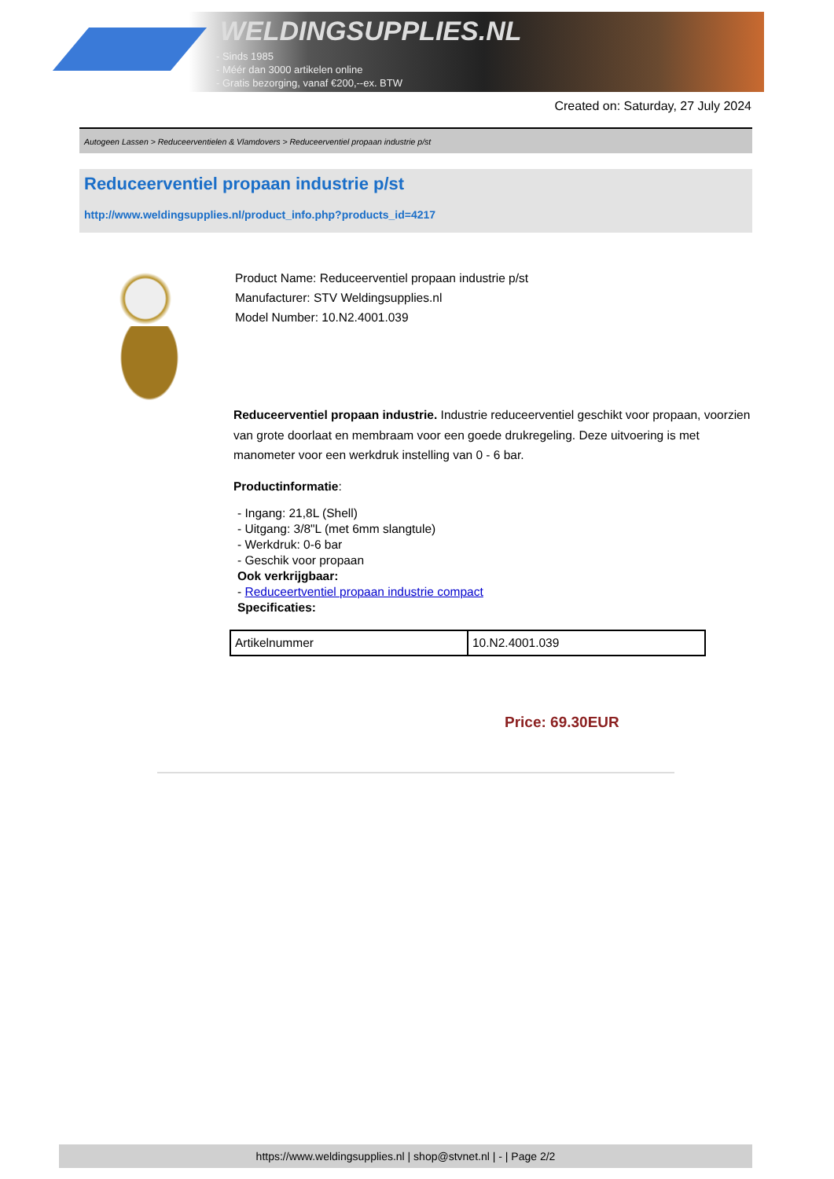WELDINGSUPPLIES.NL
- Sinds 1985
- Méér dan 3000 artikelen online
- Gratis bezorging, vanaf €200,--ex. BTW
Created on: Saturday, 27 July 2024
Autogeen Lassen > Reduceerventielen & Vlamdovers > Reduceerventiel propaan industrie p/st
Reduceerventiel propaan industrie p/st
http://www.weldingsupplies.nl/product_info.php?products_id=4217
Product Name: Reduceerventiel propaan industrie p/st
Manufacturer: STV Weldingsupplies.nl
Model Number: 10.N2.4001.039
Reduceerventiel propaan industrie. Industrie reduceerventiel geschikt voor propaan, voorzien van grote doorlaat en membraam voor een goede drukregeling. Deze uitvoering is met manometer voor een werkdruk instelling van 0 - 6 bar.
Productinformatie:
- Ingang: 21,8L (Shell)
- Uitgang: 3/8"L (met 6mm slangtule)
- Werkdruk: 0-6 bar
- Geschik voor propaan
Ook verkrijgbaar:
- Reduceertventiel propaan industrie compact
Specificaties:
| Artikelnummer | 10.N2.4001.039 |
Price: 69.30EUR
https://www.weldingsupplies.nl | shop@stvnet.nl | - | Page 2/2